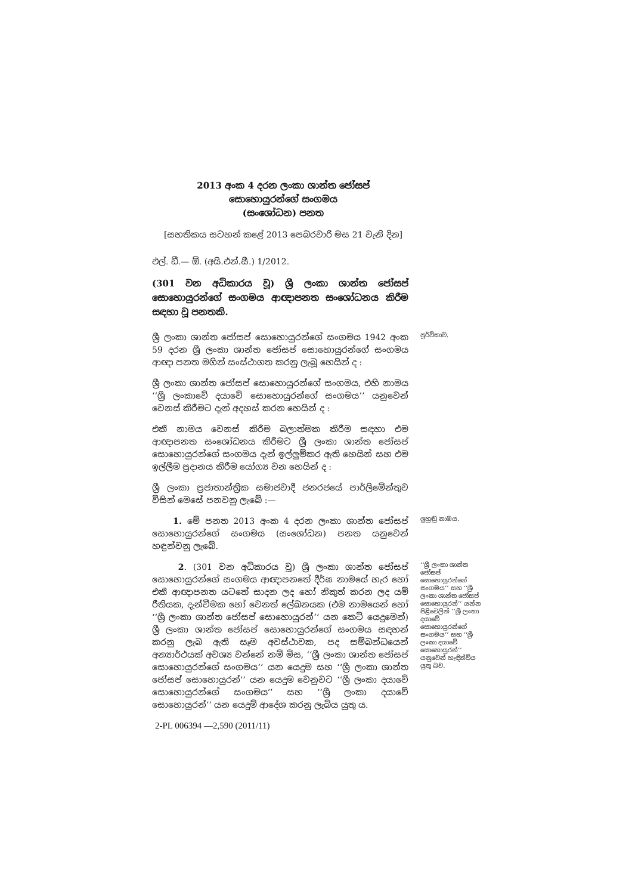2013 අංක 4 දරන ලංකා ශාන්ත ජෝසප්
සොහොයුරන්ගේ සංගමය
(සංශෝධන) පනත
[සහතිකය සටහන් කළේ 2013 පෙබරවාරි මස 21 වැනි දින]
එල්. ඩී.— ඕ. (අයි.එන්.සී.) 1/2012.
(301 වන අධිකාරය වූ) ශ්‍රී ලංකා ශාන්ත ජෝසප් සොහොයුරන්ගේ සංගමය ආඥාපනත සංශෝධනය කිරීම සඳහා වූ පනතකි.
ශ්‍රී ලංකා ශාන්ත ජෝසප් සොහොයුරන්ගේ සංගමය 1942 අංක 59 දරන ශ්‍රී ලංකා ශාන්ත ජෝසප් සොහොයුරන්ගේ සංගමය ආඥා පනත මගින් සංස්ථාගත කරනු ලැබූ හෙයින් ද :
පූර්විකාව.
ශ්‍රී ලංකා ශාන්ත ජෝසප් සොහොයුරන්ගේ සංගමය, එහි නාමය ‘‘ශ්‍රී ලංකාවේ දයාවේ සොහොයුරන්ගේ සංගමය’’ යනුවෙන් වෙනස් කිරීමට දැන් අදහස් කරන හෙයින් ද :
එකී නාමය වෙනස් කිරීම බලාත්මක කිරීම සඳහා එම ආඥාපනත සංශෝධනය කිරීමට ශ්‍රී ලංකා ශාන්ත ජෝසප් සොහොයුරන්ගේ සංගමය දැන් ඉල්ලුම්කර ඇති හෙයින් සහ එම ඉල්ලීම ප්‍රදානය කිරීම යෝග්‍ය වන හෙයින් ද :
ශ්‍රී ලංකා ප්‍රජාතාන්ත්‍රික සමාජවාදී ජනරජයේ පාර්ලිමේන්තුව විසින් මෙසේ පනවනු ලැබේ :—
1. මේ පනත 2013 අංක 4 දරන ලංකා ශාන්ත ජෝසප් සොහොයුරන්ගේ සංගමය (සංශෝධන) පනත යනුවෙන් හඳුන්වනු ලැබේ.
ලුහුඬු නාමය.
2. (301 වන අධිකාරය වූ) ශ්‍රී ලංකා ශාන්ත ජෝසප් සොහොයුරන්ගේ සංගමය ආඥාපනතේ දීර්ඝ නාමයේ හැර හෝ එකී ආඥාපනත යටතේ සාදන ලද හෝ නිකුත් කරන ලද යම් රීතියක, දැන්වීමක හෝ වෙනත් ලේඛනයක (එම නාමයෙන් හෝ ‘‘ශ්‍රී ලංකා ශාන්ත ජෝසප් සොහොයුරන්’’ යන කෙටි යෙදුමෙන්) ශ්‍රී ලංකා ශාන්ත ජෝසප් සොහොයුරන්ගේ සංගමය සඳහන් කරනු ලැබ ඇති සෑම අවස්ථාවක, පද සම්බන්ධයෙන් අන්‍යාර්ථයක් අවශ්‍ය වන්නේ නම් මිස, ‘‘ශ්‍රී ලංකා ශාන්ත ජෝසප් සොහොයුරන්ගේ සංගමය’’ යන යෙදුම සහ ‘‘ශ්‍රී ලංකා ශාන්ත ජෝසප් සොහොයුරන්’’ යන යෙදුම වෙනුවට ‘‘ශ්‍රී ලංකා දයාවේ සොහොයුරන්ගේ සංගමය’’ සහ ‘‘ශ්‍රී ලංකා දයාවේ සොහොයුරන්’’ යන යෙදුම් ආදේශ කරනු ලැබිය යුතු ය.
‘‘ශ්‍රී ලංකා ශාන්ත ජෝසප් සොහොයුරන්ගේ සංගමය’’ සහ ‘‘ශ්‍රී ලංකා ශාන්ත ජෝසප් සොහොයුරන්’’ යන්න පිළිවෙලින් ‘‘ශ්‍රී ලංකා දයාවේ සොහොයුරන්ගේ සංගමය’’ සහ ‘‘ශ්‍රී ලංකා දයාවේ සොහොයුරන්’’ යනුවෙන් හැඳින්විය යුතු බව.
2-PL 006394 —2,590 (2011/11)